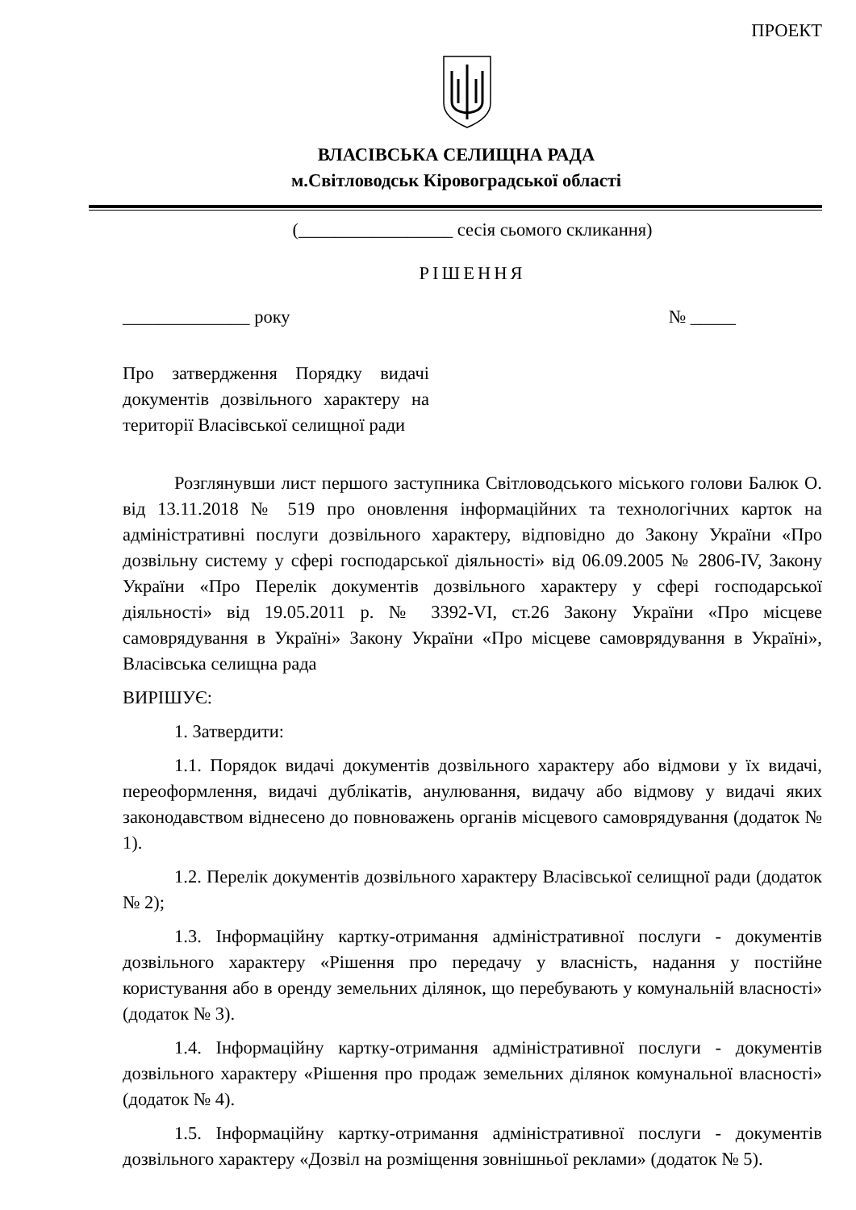ПРОЕКТ
ВЛАСІВСЬКА СЕЛИЩНА РАДА
м.Світловодськ Кіровоградської області
(_________________ сесія сьомого скликання)
РІШЕННЯ
______________ року № _____
Про затвердження Порядку видачі документів дозвільного характеру на території Власівської селищної ради
Розглянувши лист першого заступника Світловодського міського голови Балюк О. від 13.11.2018 № 519 про оновлення інформаційних та технологічних карток на адміністративні послуги дозвільного характеру, відповідно до Закону України «Про дозвільну систему у сфері господарської діяльності» від 06.09.2005 № 2806-IV, Закону України «Про Перелік документів дозвільного характеру у сфері господарської діяльності» від 19.05.2011 р. № 3392-VI, ст.26 Закону України «Про місцеве самоврядування в Україні» Закону України «Про місцеве самоврядування в Україні», Власівська селищна рада
ВИРІШУЄ:
1. Затвердити:
1.1. Порядок видачі документів дозвільного характеру або відмови у їх видачі, переоформлення, видачі дублікатів, анулювання, видачу або відмову у видачі яких законодавством віднесено до повноважень органів місцевого самоврядування (додаток № 1).
1.2. Перелік документів дозвільного характеру Власівської селищної ради (додаток № 2);
1.3. Інформаційну картку-отримання адміністративної послуги - документів дозвільного характеру «Рішення про передачу у власність, надання у постійне користування або в оренду земельних ділянок, що перебувають у комунальній власності» (додаток № 3).
1.4. Інформаційну картку-отримання адміністративної послуги - документів дозвільного характеру «Рішення про продаж земельних ділянок комунальної власності» (додаток № 4).
1.5. Інформаційну картку-отримання адміністративної послуги - документів дозвільного характеру «Дозвіл на розміщення зовнішньої реклами» (додаток № 5).